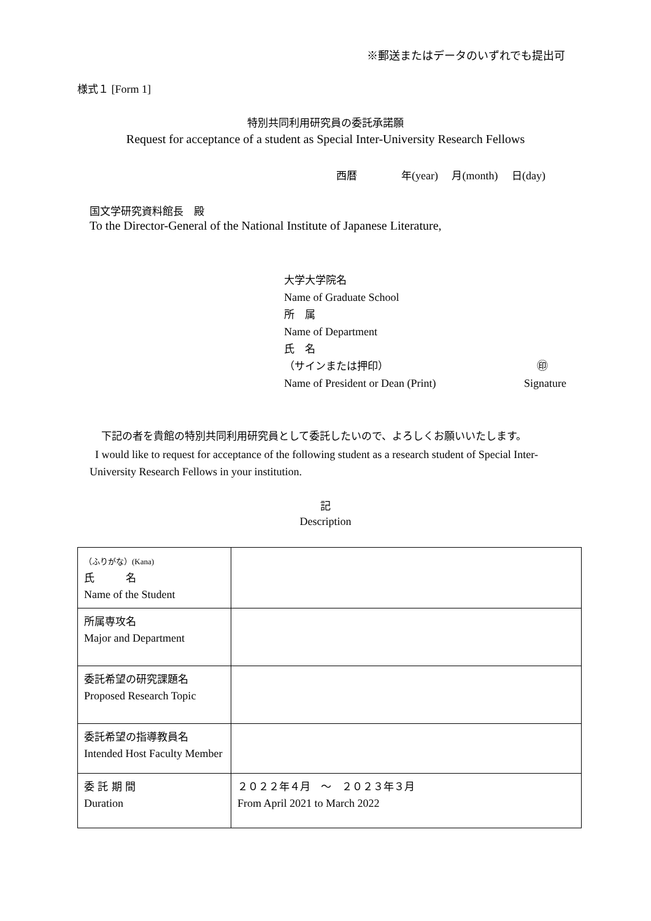※郵送またはデータのいずれでも提出可
様式１ [Form 1]
特別共同利用研究員の委託承諾願
Request for acceptance of a student as Special Inter-University Research Fellows
西暦　　　　年(year)　 月(month)　 日(day)
国文学研究資料館長　殿
To the Director-General of the National Institute of Japanese Literature,
大学大学院名
Name of Graduate School
所　属
Name of Department
氏　名
（サインまたは押印） ㊞
Name of President or Dean (Print) Signature
下記の者を貴館の特別共同利用研究員として委託したいので、よろしくお願いいたします。
I would like to request for acceptance of the following student as a research student of Special Inter-University Research Fellows in your institution.
記
Description
| （ふりがな） (Kana) 氏 名 Name of the Student | |
| 所属専攻名 Major and Department | |
| 委託希望の研究課題名 Proposed Research Topic | |
| 委託希望の指導教員名 Intended Host Faculty Member | |
| 委 託 期 間 Duration | ２０２２年４月 ～ ２０２３年３月 From April 2021 to March 2022 |